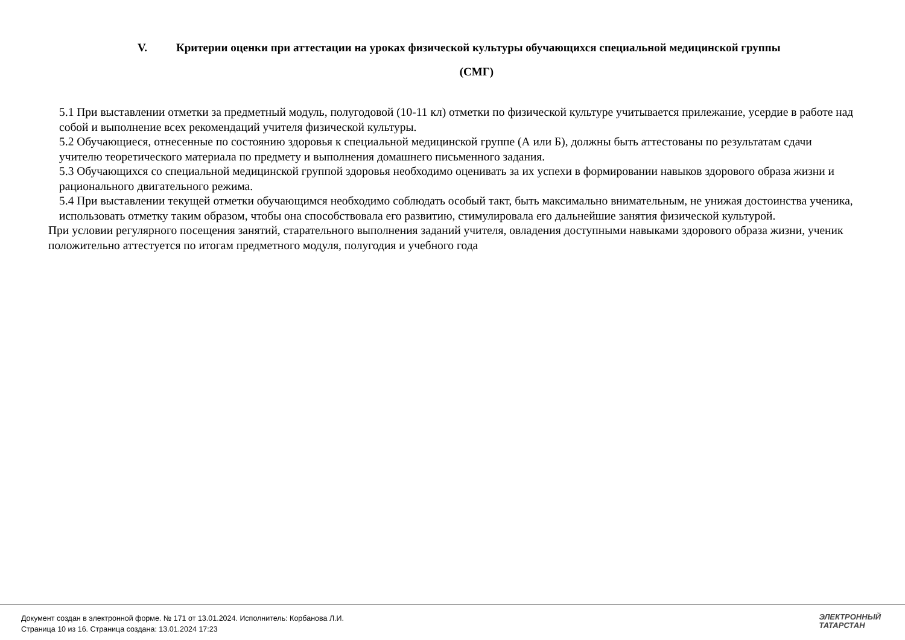V. Критерии оценки при аттестации на уроках физической культуры обучающихся специальной медицинской группы
(СМГ)
5.1 При выставлении отметки за предметный модуль, полугодовой (10-11 кл) отметки по физической культуре учитывается прилежание, усердие в работе над собой и выполнение всех рекомендаций учителя физической культуры.
5.2 Обучающиеся, отнесенные по состоянию здоровья к специальной медицинской группе (А или Б), должны быть аттестованы по результатам сдачи учителю теоретического материала по предмету и выполнения домашнего письменного задания.
5.3 Обучающихся со специальной медицинской группой здоровья необходимо оценивать за их успехи в формировании навыков здорового образа жизни и рационального двигательного режима.
5.4 При выставлении текущей отметки обучающимся необходимо соблюдать особый такт, быть максимально внимательным, не унижая достоинства ученика, использовать отметку таким образом, чтобы она способствовала его развитию, стимулировала его дальнейшие занятия физической культурой.
При условии регулярного посещения занятий, старательного выполнения заданий учителя, овладения доступными навыками здорового образа жизни, ученик положительно аттестуется по итогам предметного модуля, полугодия и учебного года
Документ создан в электронной форме. № 171 от 13.01.2024. Исполнитель: Корбанова Л.И.
Страница 10 из 16. Страница создана: 13.01.2024 17:23
ЭЛЕКТРОННЫЙ
ТАТАРСТАН